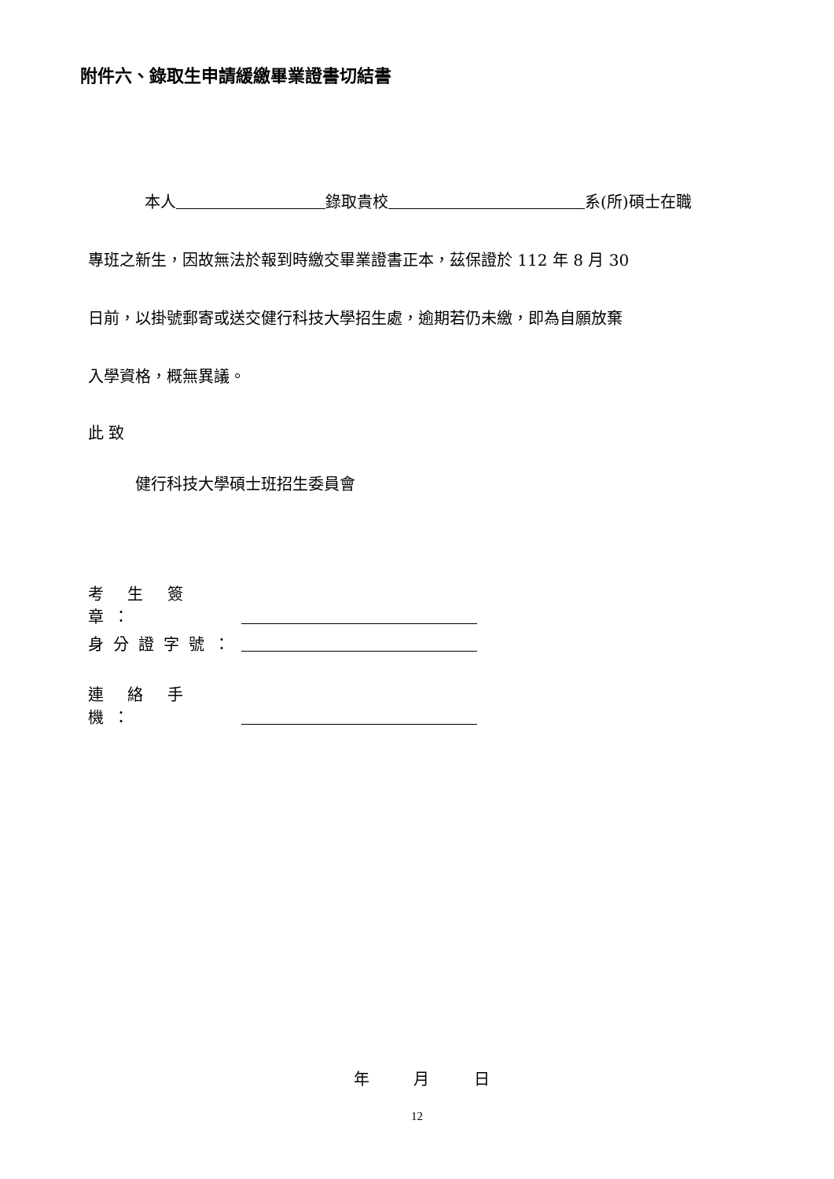附件六、錄取生申請緩繳畢業證書切結書
本人 錄取貴校 系(所)碩士在職
專班之新生，因故無法於報到時繳交畢業證書正本，茲保證於 112 年 8 月 30
日前，以掛號郵寄或送交健行科技大學招生處，逾期若仍未繳，即為自願放棄
入學資格，概無異議。
此 致
健行科技大學碩士班招生委員會
考 生 簽 章：
身分證字號：
連 絡 手 機：
年 月 日
12